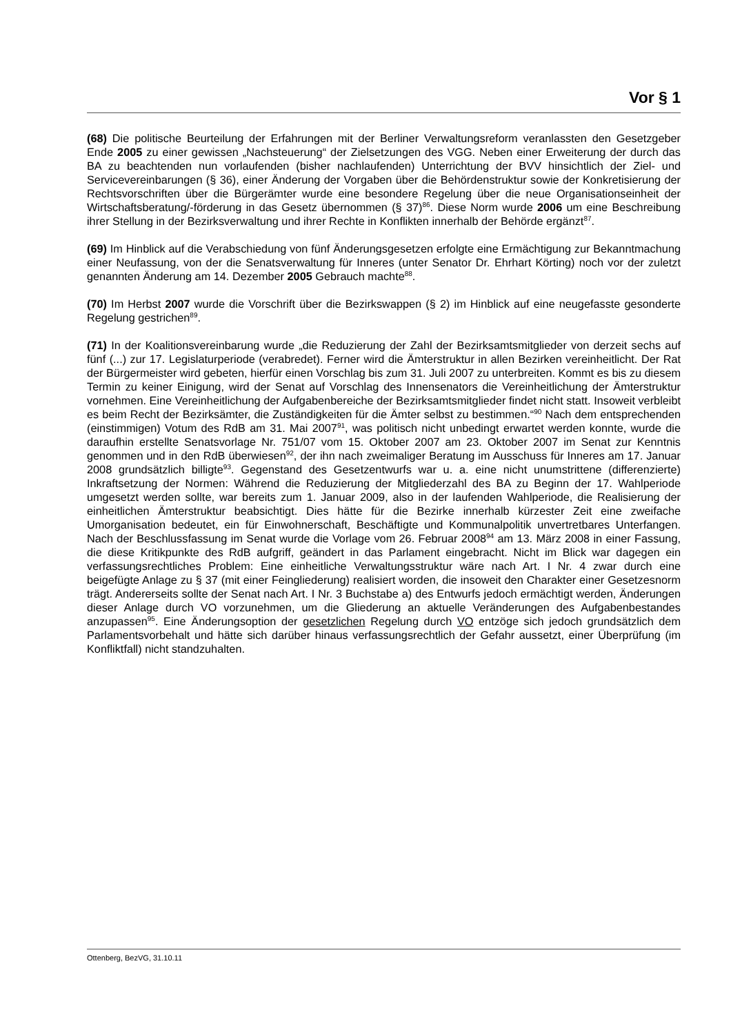Vor § 1
(68) Die politische Beurteilung der Erfahrungen mit der Berliner Verwaltungsreform veranlassten den Gesetzgeber Ende 2005 zu einer gewissen „Nachsteuerung“ der Zielsetzungen des VGG. Neben einer Erweiterung der durch das BA zu beachtenden nun vorlaufenden (bisher nachlaufenden) Unterrichtung der BVV hinsichtlich der Ziel- und Servicevereinbarungen (§ 36), einer Änderung der Vorgaben über die Behördenstruktur sowie der Konkretisierung der Rechtsvorschriften über die Bürgerämter wurde eine besondere Regelung über die neue Organisationseinheit der Wirtschaftsberatung/-förderung in das Gesetz übernommen (§ 37)<sup>86</sup>. Diese Norm wurde 2006 um eine Beschreibung ihrer Stellung in der Bezirksverwaltung und ihrer Rechte in Konflikten innerhalb der Behörde ergänzt<sup>87</sup>.
(69) Im Hinblick auf die Verabschiedung von fünf Änderungsgesetzen erfolgte eine Ermächtigung zur Bekanntmachung einer Neufassung, von der die Senatsverwaltung für Inneres (unter Senator Dr. Ehrhart Körting) noch vor der zuletzt genannten Änderung am 14. Dezember 2005 Gebrauch machte<sup>88</sup>.
(70) Im Herbst 2007 wurde die Vorschrift über die Bezirkswappen (§ 2) im Hinblick auf eine neugefasste gesonderte Regelung gestrichen<sup>89</sup>.
(71) In der Koalitionsvereinbarung wurde „die Reduzierung der Zahl der Bezirksamtsmitglieder von derzeit sechs auf fünf (...) zur 17. Legislaturperiode (verabredet). Ferner wird die Ämterstruktur in allen Bezirken vereinheitlicht. Der Rat der Bürgermeister wird gebeten, hierfür einen Vorschlag bis zum 31. Juli 2007 zu unterbreiten. Kommt es bis zu diesem Termin zu keiner Einigung, wird der Senat auf Vorschlag des Innensenators die Vereinheitlichung der Ämterstruktur vornehmen. Eine Vereinheitlichung der Aufgabenbereiche der Bezirksamtsmitglieder findet nicht statt. Insoweit verbleibt es beim Recht der Bezirksämter, die Zuständigkeiten für die Ämter selbst zu bestimmen.“<sup>90</sup> Nach dem entsprechenden (einstimmigen) Votum des RdB am 31. Mai 2007<sup>91</sup>, was politisch nicht unbedingt erwartet werden konnte, wurde die daraufhin erstellte Senatsvorlage Nr. 751/07 vom 15. Oktober 2007 am 23. Oktober 2007 im Senat zur Kenntnis genommen und in den RdB überwiesen<sup>92</sup>, der ihn nach zweimaliger Beratung im Ausschuss für Inneres am 17. Januar 2008 grundsätzlich billigte<sup>93</sup>. Gegenstand des Gesetzentwurfs war u. a. eine nicht unumstrittene (differenzierte) Inkraftsetzung der Normen: Während die Reduzierung der Mitgliederzahl des BA zu Beginn der 17. Wahlperiode umgesetzt werden sollte, war bereits zum 1. Januar 2009, also in der laufenden Wahlperiode, die Realisierung der einheitlichen Ämterstruktur beabsichtigt. Dies hätte für die Bezirke innerhalb kürzester Zeit eine zweifache Umorganisation bedeutet, ein für Einwohnerschaft, Beschäftigte und Kommunalpolitik unvertretbares Unterfangen. Nach der Beschlussfassung im Senat wurde die Vorlage vom 26. Februar 2008<sup>94</sup> am 13. März 2008 in einer Fassung, die diese Kritikpunkte des RdB aufgriff, geändert in das Parlament eingebracht. Nicht im Blick war dagegen ein verfassungsrechtliches Problem: Eine einheitliche Verwaltungsstruktur wäre nach Art. I Nr. 4 zwar durch eine beigefügte Anlage zu § 37 (mit einer Feingliederung) realisiert worden, die insoweit den Charakter einer Gesetzesnorm trägt. Andererseits sollte der Senat nach Art. I Nr. 3 Buchstabe a) des Entwurfs jedoch ermächtigt werden, Änderungen dieser Anlage durch VO vorzunehmen, um die Gliederung an aktuelle Veränderungen des Aufgabenbestandes anzupassen<sup>95</sup>. Eine Änderungsoption der gesetzlichen Regelung durch VO entzöge sich jedoch grundsätzlich dem Parlamentsvorbehalt und hätte sich darüber hinaus verfassungsrechtlich der Gefahr aussetzt, einer Überprüfung (im Konfliktfall) nicht standzuhalten.
Ottenberg, BezVG, 31.10.11